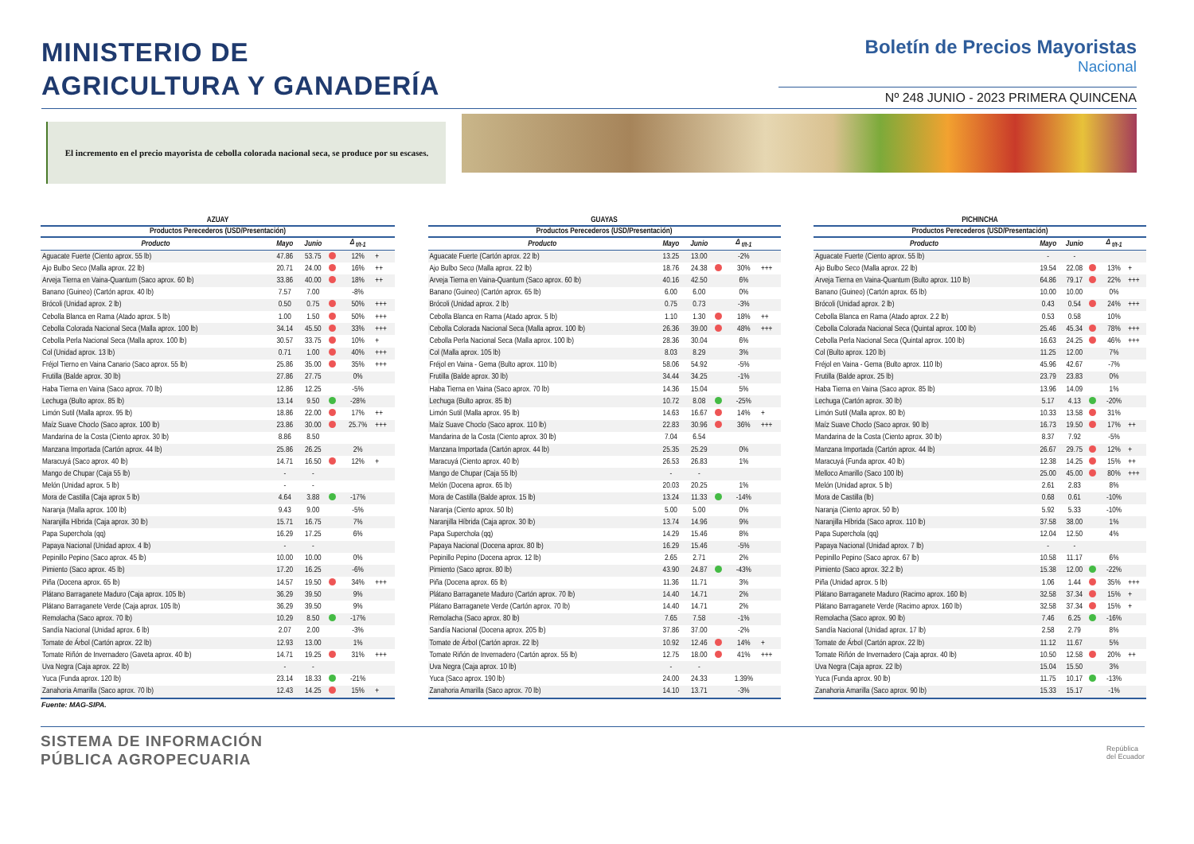MINISTERIO DE
AGRICULTURA Y GANADERÍA
Boletín de Precios Mayoristas
Nacional
Nº 248 JUNIO - 2023 PRIMERA QUINCENA
El incremento en el precio mayorista de cebolla colorada nacional seca, se produce por su escases.
AZUAY
| Productos Perecederos (USD/Presentación) | | | | | |
| --- | --- | --- | --- | --- | --- |
| Producto | Mayo | Junio | | Δ <sub>t/t-1</sub> | |
| Aguacate Fuerte (Ciento aprox. 55 lb) | 47.86 | 53.75 | | 12% | + |
| Ajo Bulbo Seco (Malla aprox. 22 lb) | 20.71 | 24.00 | | 16% | ++ |
| Arveja Tierna en Vaina-Quantum (Saco aprox. 60 lb) | 33.86 | 40.00 | | 18% | ++ |
| Banano (Guineo) (Cartón aprox. 40 lb) | 7.57 | 7.00 | | -8% | |
| Brócoli (Unidad aprox. 2 lb) | 0.50 | 0.75 | | 50% | +++ |
| Cebolla Blanca en Rama (Atado aprox. 5 lb) | 1.00 | 1.50 | | 50% | +++ |
| Cebolla Colorada Nacional Seca (Malla aprox. 100 lb) | 34.14 | 45.50 | | 33% | +++ |
| Cebolla Perla Nacional Seca (Malla aprox. 100 lb) | 30.57 | 33.75 | | 10% | + |
| Col (Unidad aprox. 13 lb) | 0.71 | 1.00 | | 40% | +++ |
| Fréjol Tierno en Vaina Canario (Saco aprox. 55 lb) | 25.86 | 35.00 | | 35% | +++ |
| Frutilla (Balde aprox. 30 lb) | 27.86 | 27.75 | | 0% | |
| Haba Tierna en Vaina (Saco aprox. 70 lb) | 12.86 | 12.25 | | -5% | |
| Lechuga (Bulto aprox. 85 lb) | 13.14 | 9.50 | | -28% | |
| Limón Sutil (Malla aprox. 95 lb) | 18.86 | 22.00 | | 17% | ++ |
| Maíz Suave Choclo (Saco aprox. 100 lb) | 23.86 | 30.00 | | 25.7% | +++ |
| Mandarina de la Costa (Ciento aprox. 30 lb) | 8.86 | 8.50 | | | |
| Manzana Importada (Cartón aprox. 44 lb) | 25.86 | 26.25 | | 2% | |
| Maracuyá (Saco aprox. 40 lb) | 14.71 | 16.50 | | 12% | + |
| Mango de Chupar (Caja 55 lb) | - | - | | | |
| Melón (Unidad aprox. 5 lb) | - | - | | | |
| Mora de Castilla (Caja aprox 5 lb) | 4.64 | 3.88 | | -17% | |
| Naranja (Malla aprox. 100 lb) | 9.43 | 9.00 | | -5% | |
| Naranjilla Híbrida (Caja aprox. 30 lb) | 15.71 | 16.75 | | 7% | |
| Papa Superchola (qq) | 16.29 | 17.25 | | 6% | |
| Papaya Nacional (Unidad aprox. 4 lb) | - | - | | | |
| Pepinillo Pepino (Saco aprox. 45 lb) | 10.00 | 10.00 | | 0% | |
| Pimiento (Saco aprox. 45 lb) | 17.20 | 16.25 | | -6% | |
| Piña (Docena aprox. 65 lb) | 14.57 | 19.50 | | 34% | +++ |
| Plátano Barraganete Maduro (Caja aprox. 105 lb) | 36.29 | 39.50 | | 9% | |
| Plátano Barraganete Verde (Caja aprox. 105 lb) | 36.29 | 39.50 | | 9% | |
| Remolacha (Saco aprox. 70 lb) | 10.29 | 8.50 | | -17% | |
| Sandía Nacional (Unidad aprox. 6 lb) | 2.07 | 2.00 | | -3% | |
| Tomate de Árbol (Cartón aprox. 22 lb) | 12.93 | 13.00 | | 1% | |
| Tomate Riñón de Invernadero (Gaveta aprox. 40 lb) | 14.71 | 19.25 | | 31% | +++ |
| Uva Negra (Caja aprox. 22 lb) | - | - | | | |
| Yuca (Funda aprox. 120 lb) | 23.14 | 18.33 | | -21% | |
| Zanahoria Amarilla (Saco aprox. 70 lb) | 12.43 | 14.25 | | 15% | + |
GUAYAS
| Productos Perecederos (USD/Presentación) | | | | | |
| --- | --- | --- | --- | --- | --- |
| Producto | Mayo | Junio | | Δ <sub>t/t-1</sub> | |
| Aguacate Fuerte (Cartón aprox. 22 lb) | 13.25 | 13.00 | | -2% | |
| Ajo Bulbo Seco (Malla aprox. 22 lb) | 18.76 | 24.38 | | 30% | +++ |
| Arveja Tierna en Vaina-Quantum (Saco aprox. 60 lb) | 40.16 | 42.50 | | 6% | |
| Banano (Guineo) (Cartón aprox. 65 lb) | 6.00 | 6.00 | | 0% | |
| Brócoli (Unidad aprox. 2 lb) | 0.75 | 0.73 | | -3% | |
| Cebolla Blanca en Rama (Atado aprox. 5 lb) | 1.10 | 1.30 | | 18% | ++ |
| Cebolla Colorada Nacional Seca (Malla aprox. 100 lb) | 26.36 | 39.00 | | 48% | +++ |
| Cebolla Perla Nacional Seca (Malla aprox. 100 lb) | 28.36 | 30.04 | | 6% | |
| Col (Malla aprox. 105 lb) | 8.03 | 8.29 | | 3% | |
| Fréjol en Vaina - Gema (Bulto aprox. 110 lb) | 58.06 | 54.92 | | -5% | |
| Frutilla (Balde aprox. 30 lb) | 34.44 | 34.25 | | -1% | |
| Haba Tierna en Vaina (Saco aprox. 70 lb) | 14.36 | 15.04 | | 5% | |
| Lechuga (Bulto aprox. 85 lb) | 10.72 | 8.08 | | -25% | |
| Limón Sutil (Malla aprox. 95 lb) | 14.63 | 16.67 | | 14% | + |
| Maíz Suave Choclo (Saco aprox. 110 lb) | 22.83 | 30.96 | | 36% | +++ |
| Mandarina de la Costa (Ciento aprox. 30 lb) | 7.04 | 6.54 | | | |
| Manzana Importada (Cartón aprox. 44 lb) | 25.35 | 25.29 | | 0% | |
| Maracuyá (Ciento aprox. 40 lb) | 26.53 | 26.83 | | 1% | |
| Mango de Chupar (Caja 55 lb) | - | - | | | |
| Melón (Docena aprox. 65 lb) | 20.03 | 20.25 | | 1% | |
| Mora de Castilla (Balde aprox. 15 lb) | 13.24 | 11.33 | | -14% | |
| Naranja (Ciento aprox. 50 lb) | 5.00 | 5.00 | | 0% | |
| Naranjilla Híbrida (Caja aprox. 30 lb) | 13.74 | 14.96 | | 9% | |
| Papa Superchola (qq) | 14.29 | 15.46 | | 8% | |
| Papaya Nacional (Docena aprox. 80 lb) | 16.29 | 15.46 | | -5% | |
| Pepinillo Pepino (Docena aprox. 12 lb) | 2.65 | 2.71 | | 2% | |
| Pimiento (Saco aprox. 80 lb) | 43.90 | 24.87 | | -43% | |
| Piña (Docena aprox. 65 lb) | 11.36 | 11.71 | | 3% | |
| Plátano Barraganete Maduro (Cartón aprox. 70 lb) | 14.40 | 14.71 | | 2% | |
| Plátano Barraganete Verde (Cartón aprox. 70 lb) | 14.40 | 14.71 | | 2% | |
| Remolacha (Saco aprox. 80 lb) | 7.65 | 7.58 | | -1% | |
| Sandía Nacional (Docena aprox. 205 lb) | 37.86 | 37.00 | | -2% | |
| Tomate de Árbol (Cartón aprox. 22 lb) | 10.92 | 12.46 | | 14% | + |
| Tomate Riñón de Invernadero (Cartón aprox. 55 lb) | 12.75 | 18.00 | | 41% | +++ |
| Uva Negra (Caja aprox. 10 lb) | - | - | | | |
| Yuca (Saco aprox. 190 lb) | 24.00 | 24.33 | | 1.39% | |
| Zanahoria Amarilla (Saco aprox. 70 lb) | 14.10 | 13.71 | | -3% | |
PICHINCHA
| Productos Perecederos (USD/Presentación) | | | | | |
| --- | --- | --- | --- | --- | --- |
| Producto | Mayo | Junio | | Δ <sub>t/t-1</sub> | |
| Aguacate Fuerte (Ciento aprox. 55 lb) | - | - | | | |
| Ajo Bulbo Seco (Malla aprox. 22 lb) | 19.54 | 22.08 | | 13% | + |
| Arveja Tierna en Vaina-Quantum (Bulto aprox. 110 lb) | 64.86 | 79.17 | | 22% | +++ |
| Banano (Guineo) (Cartón aprox. 65 lb) | 10.00 | 10.00 | | 0% | |
| Brócoli (Unidad aprox. 2 lb) | 0.43 | 0.54 | | 24% | +++ |
| Cebolla Blanca en Rama (Atado aprox. 2.2 lb) | 0.53 | 0.58 | | 10% | |
| Cebolla Colorada Nacional Seca (Quintal aprox. 100 lb) | 25.46 | 45.34 | | 78% | +++ |
| Cebolla Perla Nacional Seca (Quintal aprox. 100 lb) | 16.63 | 24.25 | | 46% | +++ |
| Col (Bulto aprox. 120 lb) | 11.25 | 12.00 | | 7% | |
| Fréjol en Vaina - Gema (Bulto aprox. 110 lb) | 45.96 | 42.67 | | -7% | |
| Frutilla (Balde aprox. 25 lb) | 23.79 | 23.83 | | 0% | |
| Haba Tierna en Vaina (Saco aprox. 85 lb) | 13.96 | 14.09 | | 1% | |
| Lechuga (Cartón aprox. 30 lb) | 5.17 | 4.13 | | -20% | |
| Limón Sutil (Malla aprox. 80 lb) | 10.33 | 13.58 | | 31% | |
| Maíz Suave Choclo (Saco aprox. 90 lb) | 16.73 | 19.50 | | 17% | ++ |
| Mandarina de la Costa (Ciento aprox. 30 lb) | 8.37 | 7.92 | | -5% | |
| Manzana Importada (Cartón aprox. 44 lb) | 26.67 | 29.75 | | 12% | + |
| Maracuyá (Funda aprox. 40 lb) | 12.38 | 14.25 | | 15% | ++ |
| Melloco Amarillo (Saco 100 lb) | 25.00 | 45.00 | | 80% | +++ |
| Melón (Unidad aprox. 5 lb) | 2.61 | 2.83 | | 8% | |
| Mora de Castilla (lb) | 0.68 | 0.61 | | -10% | |
| Naranja (Ciento aprox. 50 lb) | 5.92 | 5.33 | | -10% | |
| Naranjilla Híbrida (Saco aprox. 110 lb) | 37.58 | 38.00 | | 1% | |
| Papa Superchola (qq) | 12.04 | 12.50 | | 4% | |
| Papaya Nacional (Unidad aprox. 7 lb) | - | - | | | |
| Pepinillo Pepino (Saco aprox. 67 lb) | 10.58 | 11.17 | | 6% | |
| Pimiento (Saco aprox. 32.2 lb) | 15.38 | 12.00 | | -22% | |
| Piña (Unidad aprox. 5 lb) | 1.06 | 1.44 | | 35% | +++ |
| Plátano Barraganete Maduro (Racimo aprox. 160 lb) | 32.58 | 37.34 | | 15% | + |
| Plátano Barraganete Verde (Racimo aprox. 160 lb) | 32.58 | 37.34 | | 15% | + |
| Remolacha (Saco aprox. 90 lb) | 7.46 | 6.25 | | -16% | |
| Sandía Nacional (Unidad aprox. 17 lb) | 2.58 | 2.79 | | 8% | |
| Tomate de Árbol (Cartón aprox. 22 lb) | 11.12 | 11.67 | | 5% | |
| Tomate Riñón de Invernadero (Caja aprox. 40 lb) | 10.50 | 12.58 | | 20% | ++ |
| Uva Negra (Caja aprox. 22 lb) | 15.04 | 15.50 | | 3% | |
| Yuca (Funda aprox. 90 lb) | 11.75 | 10.17 | | -13% | |
| Zanahoria Amarilla (Saco aprox. 90 lb) | 15.33 | 15.17 | | -1% | |
Fuente: MAG-SIPA.
SISTEMA DE INFORMACIÓN
PÚBLICA AGROPECUARIA
República
del Ecuador